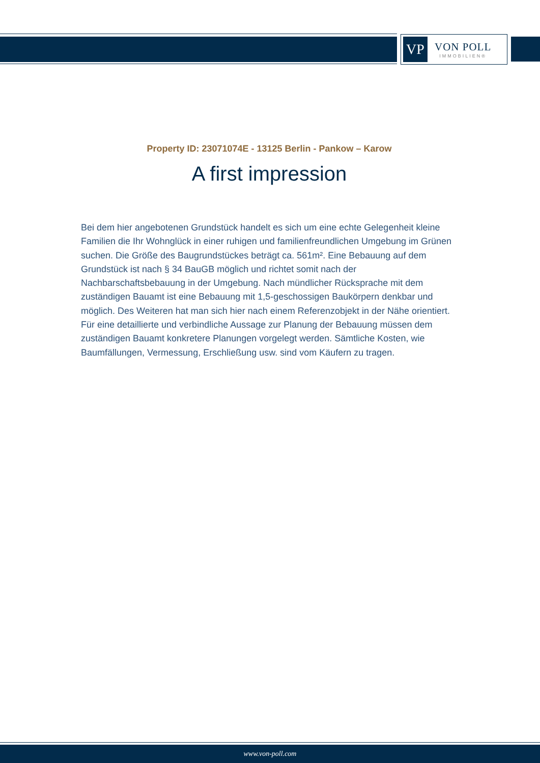VP
VON POLL
IMMOBILIEN®
Property ID: 23071074E - 13125 Berlin - Pankow – Karow
A first impression
Bei dem hier angebotenen Grundstück handelt es sich um eine echte Gelegenheit kleine Familien die Ihr Wohnglück in einer ruhigen und familienfreundlichen Umgebung im Grünen suchen. Die Größe des Baugrundstückes beträgt ca. 561m². Eine Bebauung auf dem Grundstück ist nach § 34 BauGB möglich und richtet somit nach der Nachbarschaftsbebauung in der Umgebung. Nach mündlicher Rücksprache mit dem zuständigen Bauamt ist eine Bebauung mit 1,5-geschossigen Baukörpern denkbar und möglich. Des Weiteren hat man sich hier nach einem Referenzobjekt in der Nähe orientiert. Für eine detaillierte und verbindliche Aussage zur Planung der Bebauung müssen dem zuständigen Bauamt konkretere Planungen vorgelegt werden. Sämtliche Kosten, wie Baumfällungen, Vermessung, Erschließung usw. sind vom Käufern zu tragen.
www.von-poll.com